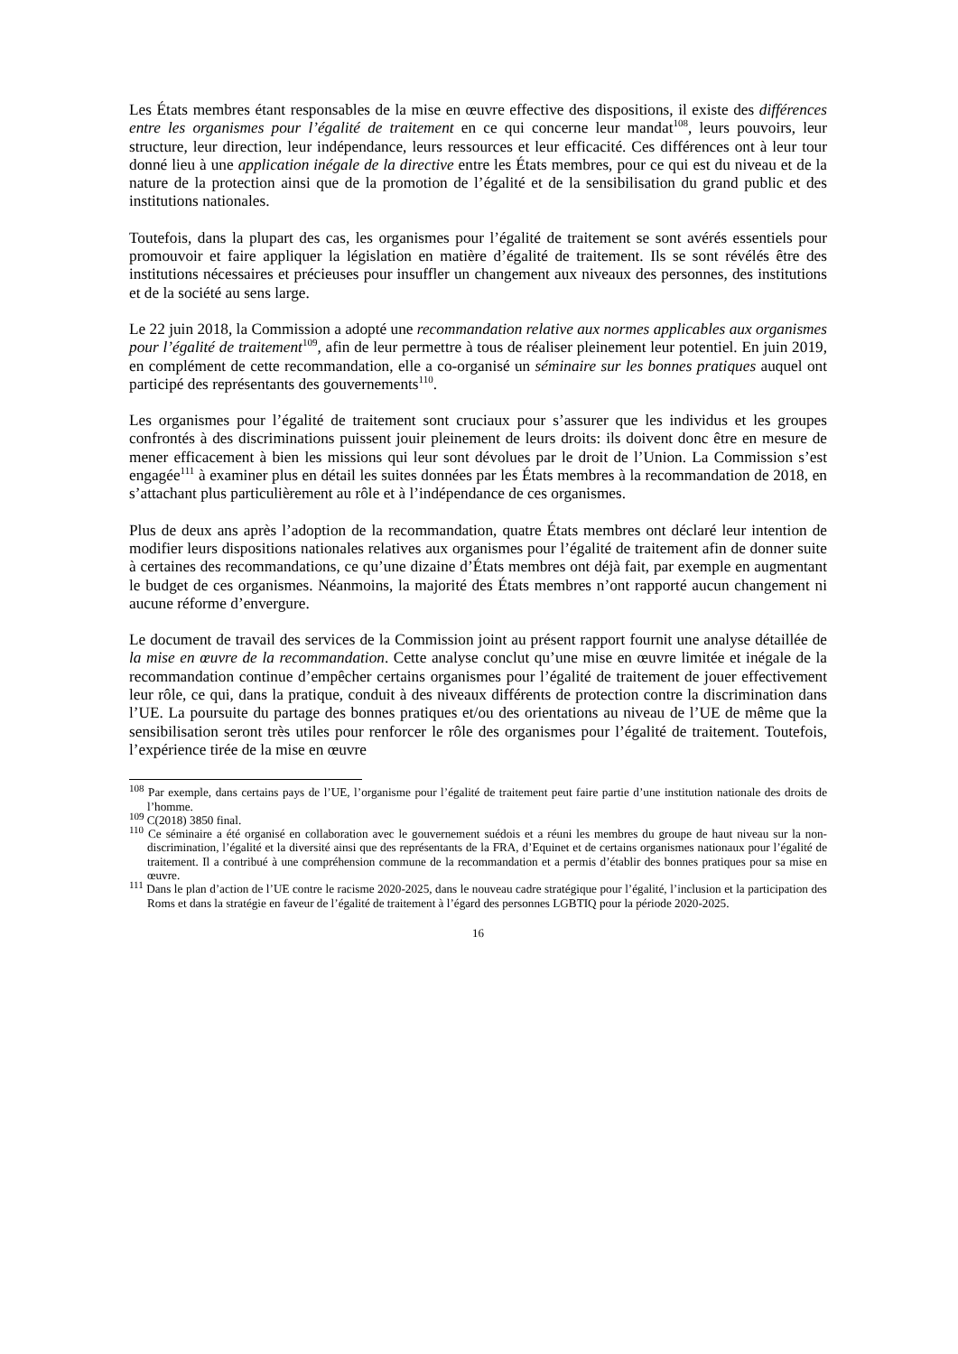Les États membres étant responsables de la mise en œuvre effective des dispositions, il existe des différences entre les organismes pour l’égalité de traitement en ce qui concerne leur mandat<sup>108</sup>, leurs pouvoirs, leur structure, leur direction, leur indépendance, leurs ressources et leur efficacité. Ces différences ont à leur tour donné lieu à une application inégale de la directive entre les États membres, pour ce qui est du niveau et de la nature de la protection ainsi que de la promotion de l’égalité et de la sensibilisation du grand public et des institutions nationales.
Toutefois, dans la plupart des cas, les organismes pour l’égalité de traitement se sont avérés essentiels pour promouvoir et faire appliquer la législation en matière d’égalité de traitement. Ils se sont révélés être des institutions nécessaires et précieuses pour insuffler un changement aux niveaux des personnes, des institutions et de la société au sens large.
Le 22 juin 2018, la Commission a adopté une recommandation relative aux normes applicables aux organismes pour l’égalité de traitement<sup>109</sup>, afin de leur permettre à tous de réaliser pleinement leur potentiel. En juin 2019, en complément de cette recommandation, elle a co-organisé un séminaire sur les bonnes pratiques auquel ont participé des représentants des gouvernements<sup>110</sup>.
Les organismes pour l’égalité de traitement sont cruciaux pour s’assurer que les individus et les groupes confrontés à des discriminations puissent jouir pleinement de leurs droits: ils doivent donc être en mesure de mener efficacement à bien les missions qui leur sont dévolues par le droit de l’Union. La Commission s’est engagée<sup>111</sup> à examiner plus en détail les suites données par les États membres à la recommandation de 2018, en s’attachant plus particulièrement au rôle et à l’indépendance de ces organismes.
Plus de deux ans après l’adoption de la recommandation, quatre États membres ont déclaré leur intention de modifier leurs dispositions nationales relatives aux organismes pour l’égalité de traitement afin de donner suite à certaines des recommandations, ce qu’une dizaine d’États membres ont déjà fait, par exemple en augmentant le budget de ces organismes. Néanmoins, la majorité des États membres n’ont rapporté aucun changement ni aucune réforme d’envergure.
Le document de travail des services de la Commission joint au présent rapport fournit une analyse détaillée de la mise en œuvre de la recommandation. Cette analyse conclut qu’une mise en œuvre limitée et inégale de la recommandation continue d’empêcher certains organismes pour l’égalité de traitement de jouer effectivement leur rôle, ce qui, dans la pratique, conduit à des niveaux différents de protection contre la discrimination dans l’UE. La poursuite du partage des bonnes pratiques et/ou des orientations au niveau de l’UE de même que la sensibilisation seront très utiles pour renforcer le rôle des organismes pour l’égalité de traitement. Toutefois, l’expérience tirée de la mise en œuvre
<sup>108</sup> Par exemple, dans certains pays de l’UE, l’organisme pour l’égalité de traitement peut faire partie d’une institution nationale des droits de l’homme.
<sup>109</sup> C(2018) 3850 final.
<sup>110</sup> Ce séminaire a été organisé en collaboration avec le gouvernement suédois et a réuni les membres du groupe de haut niveau sur la non-discrimination, l’égalité et la diversité ainsi que des représentants de la FRA, d’Equinet et de certains organismes nationaux pour l’égalité de traitement. Il a contribué à une compréhension commune de la recommandation et a permis d’établir des bonnes pratiques pour sa mise en œuvre.
<sup>111</sup> Dans le plan d’action de l’UE contre le racisme 2020-2025, dans le nouveau cadre stratégique pour l’égalité, l’inclusion et la participation des Roms et dans la stratégie en faveur de l’égalité de traitement à l’égard des personnes LGBTIQ pour la période 2020-2025.
16